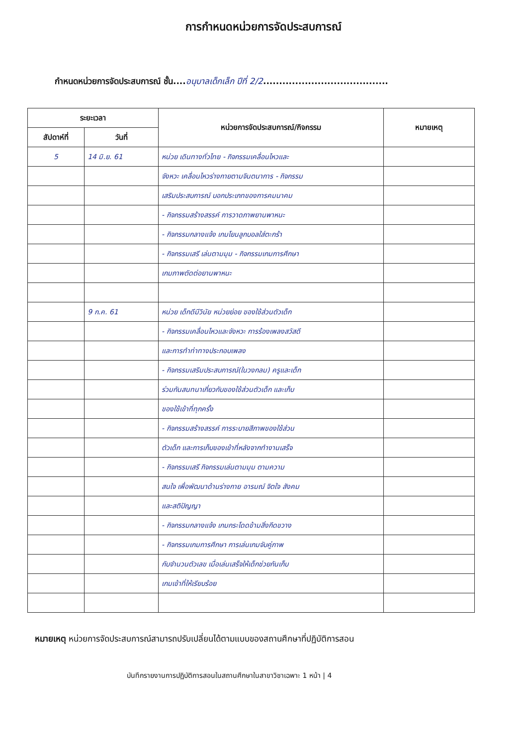การกำหนดหน่วยการจัดประสบการณ์
กำหนดหน่วยการจัดประสบการณ์ ชั้น....อนุบาลเด็กเล็ก ปีที่ 2/2.......................................
| ระยะเวลา | | หน่วยการจัดประสบการณ์/กิจกรรม | หมายเหตุ |
| --- | --- | --- | --- |
| สัปดาห์ที่ | วันที่ | | |
| 5 | 14 มิ.ย. 61 | หน่วย เดินทางทั่วไทย - กิจกรรมเคลื่อนไหวและ | |
| | | จังหวะ เคลื่อนไหวร่างกายตามจินตนาการ - กิจกรรม | |
| | | เสริมประสบการณ์ บอกประเภทของการคมนาคม | |
| | | - กิจกรรมสร้างสรรค์ การวาดภาพยานพาหนะ | |
| | | - กิจกรรมกลางแจ้ง เกมโยนลูกบอลใส่ตะกร้า | |
| | | - กิจกรรมเสรี เล่นตามมุม - กิจกรรมเกมการศึกษา | |
| | | เกมภาพตัดต่อยานพาหนะ | |
| | 9 ก.ค. 61 | หน่วย เด็กดีมีวินัย หน่วยย่อย ของใช้ส่วนตัวเด็ก | |
| | | - กิจกรรมเคลื่อนไหวและจังหวะ การร้องเพลงสวัสดี | |
| | | และการทำท่าทางประกอบเพลง | |
| | | - กิจกรรมเสริมประสบการณ์(ในวงกลม) ครูและเด็ก | |
| | | ร่วมกันสนทนาเกี่ยวกับของใช้ส่วนตัวเด็ก และเก็บ | |
| | | ของใช้เข้าที่ทุกครั้ง | |
| | | - กิจกรรมสร้างสรรค์ การระบายสีภาพของใช้ส่วน | |
| | | ตัวเด็ก และการเก็บของเข้าที่หลังจากทำงานเสร็จ | |
| | | - กิจกรรมเสรี กิจกรรมเล่นตามมุม ตามความ | |
| | | สนใจ เพื่อพัฒนาด้านร่างกาย อารมณ์ จิตใจ สังคม | |
| | | และสติปัญญา | |
| | | - กิจกรรมกลางแจ้ง เกมกระโดดข้ามสิ่งกีดขวาง | |
| | | - กิจกรรมเกมการศึกษา การเล่นเกมจับคู่ภาพ | |
| | | กับจำนวนตัวเลข เมื่อเล่นเสร็จให้เด็กช่วยกันเก็บ | |
| | | เกมเข้าที่ให้เรียบร้อย | |
หมายเหตุ หน่วยการจัดประสบการณ์สามารถปรับเปลี่ยนได้ตามแบบของสถานศึกษาที่ปฏิบัติการสอน
บันทึกรายงานการปฏิบัติการสอนในสถานศึกษาในสาขาวิชาเฉพาะ 1 หน้า | 4